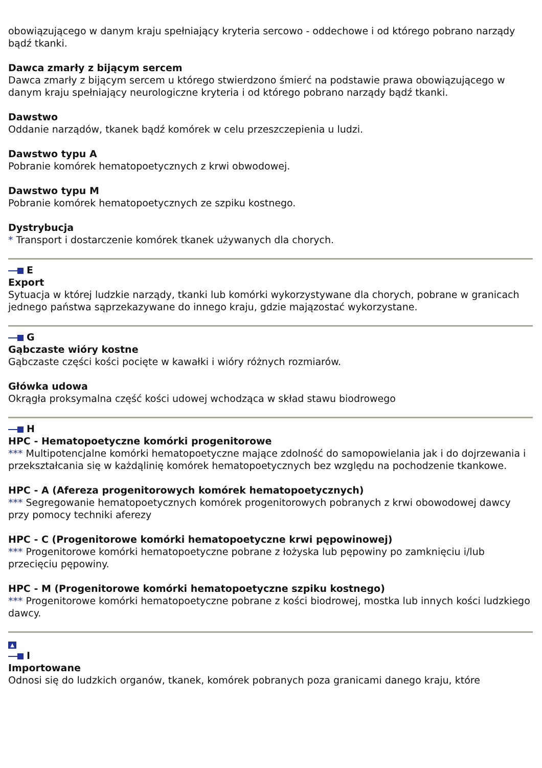obowiązującego w danym kraju spełniający kryteria sercowo - oddechowe i od którego pobrano narządy bądź tkanki.
Dawca zmarły z bijącym sercem
Dawca zmarły z bijącym sercem u którego stwierdzono śmierć na podstawie prawa obowiązującego w danym kraju spełniający neurologiczne kryteria i od którego pobrano narządy bądź tkanki.
Dawstwo
Oddanie narządów, tkanek bądź komórek w celu przeszczepienia u ludzi.
Dawstwo typu A
Pobranie komórek hematopoetycznych z krwi obwodowej.
Dawstwo typu M
Pobranie komórek hematopoetycznych ze szpiku kostnego.
Dystrybucja
* Transport i dostarczenie komórek tkanek używanych dla chorych.
E
Export
Sytuacja w której ludzkie narządy, tkanki lub komórki wykorzystywane dla chorych, pobrane w granicach jednego państwa sąprzekazywane do innego kraju, gdzie majązostać wykorzystane.
G
Gąbczaste wióry kostne
Gąbczaste części kości pocięte w kawałki i wióry różnych rozmiarów.
Główka udowa
Okrągła proksymalna część kości udowej wchodząca w skład stawu biodrowego
H
HPC - Hematopoetyczne komórki progenitorowe
*** Multipotencjalne komórki hematopoetyczne mające zdolność do samopowielania jak i do dojrzewania i przekształcania się w każdąlinię komórek hematopoetycznych bez względu na pochodzenie tkankowe.
HPC - A (Afereza progenitorowych komórek hematopoetycznych)
*** Segregowanie hematopoetycznych komórek progenitorowych pobranych z krwi obowodowej dawcy przy pomocy techniki aferezy
HPC - C (Progenitorowe komórki hematopoetyczne krwi pępowinowej)
*** Progenitorowe komórki hematopoetyczne pobrane z łożyska lub pępowiny po zamknięciu i/lub przecięciu pępowiny.
HPC - M (Progenitorowe komórki hematopoetyczne szpiku kostnego)
*** Progenitorowe komórki hematopoetyczne pobrane z kości biodrowej, mostka lub innych kości ludzkiego dawcy.
▲
I
Importowane
Odnosi się do ludzkich organów, tkanek, komórek pobranych poza granicami danego kraju, które